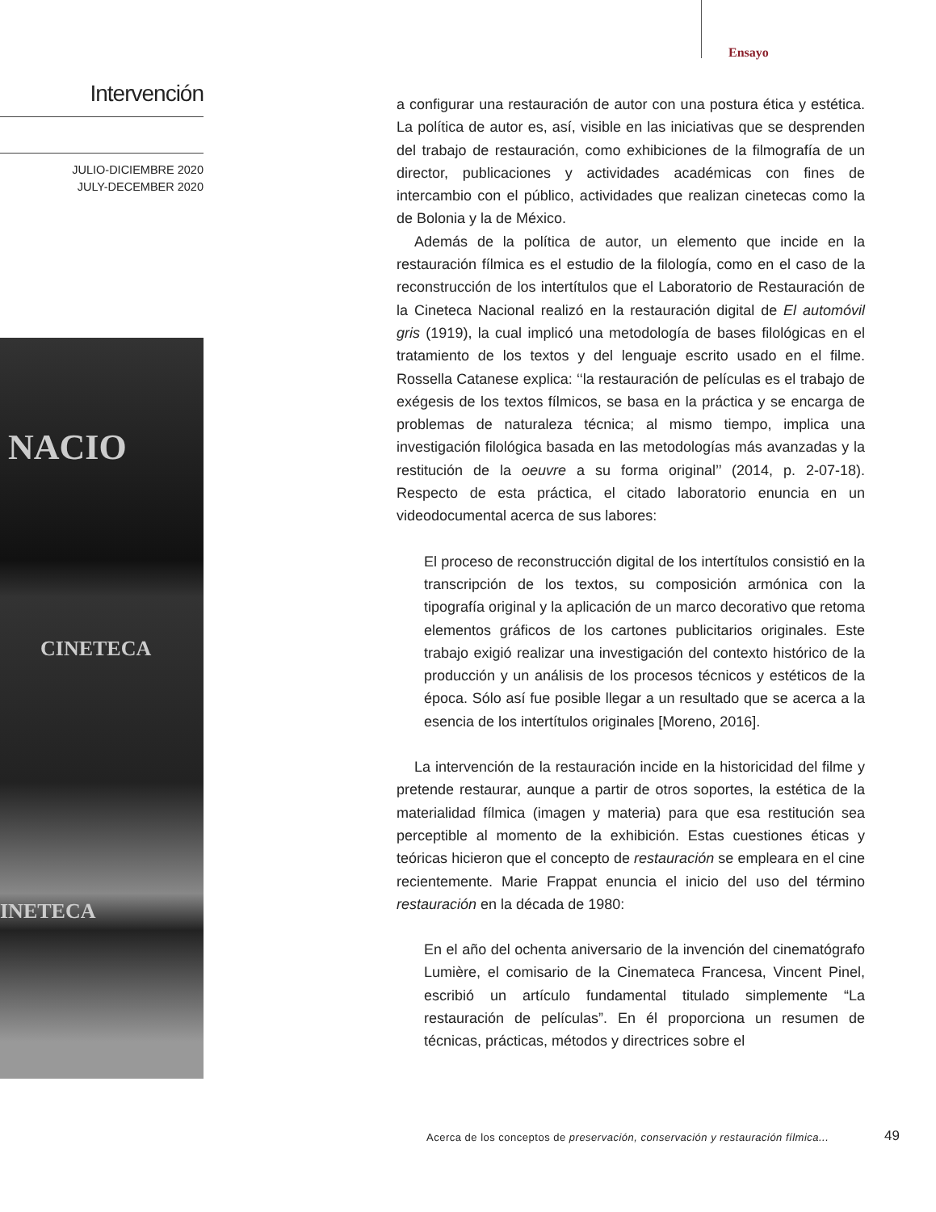Ensayo
Intervención
JULIO-DICIEMBRE 2020
JULY-DECEMBER 2020
NACIO
CINETECA
INETECA
a configurar una restauración de autor con una postura ética y estética. La política de autor es, así, visible en las iniciativas que se desprenden del trabajo de restauración, como exhibiciones de la filmografía de un director, publicaciones y actividades académicas con fines de intercambio con el público, actividades que realizan cinetecas como la de Bolonia y la de México.
Además de la política de autor, un elemento que incide en la restauración fílmica es el estudio de la filología, como en el caso de la reconstrucción de los intertítulos que el Laboratorio de Restauración de la Cineteca Nacional realizó en la restauración digital de El automóvil gris (1919), la cual implicó una metodología de bases filológicas en el tratamiento de los textos y del lenguaje escrito usado en el filme. Rossella Catanese explica: ‘‘la restauración de películas es el trabajo de exégesis de los textos fílmicos, se basa en la práctica y se encarga de problemas de naturaleza técnica; al mismo tiempo, implica una investigación filológica basada en las metodologías más avanzadas y la restitución de la oeuvre a su forma original’’ (2014, p. 2-07-18). Respecto de esta práctica, el citado laboratorio enuncia en un videodocumental acerca de sus labores:
El proceso de reconstrucción digital de los intertítulos consistió en la transcripción de los textos, su composición armónica con la tipografía original y la aplicación de un marco decorativo que retoma elementos gráficos de los cartones publicitarios originales. Este trabajo exigió realizar una investigación del contexto histórico de la producción y un análisis de los procesos técnicos y estéticos de la época. Sólo así fue posible llegar a un resultado que se acerca a la esencia de los intertítulos originales [Moreno, 2016].
La intervención de la restauración incide en la historicidad del filme y pretende restaurar, aunque a partir de otros soportes, la estética de la materialidad fílmica (imagen y materia) para que esa restitución sea perceptible al momento de la exhibición. Estas cuestiones éticas y teóricas hicieron que el concepto de restauración se empleara en el cine recientemente. Marie Frappat enuncia el inicio del uso del término restauración en la década de 1980:
En el año del ochenta aniversario de la invención del cinematógrafo Lumière, el comisario de la Cinemateca Francesa, Vincent Pinel, escribió un artículo fundamental titulado simplemente “La restauración de películas”. En él proporciona un resumen de técnicas, prácticas, métodos y directrices sobre el
Acerca de los conceptos de preservación, conservación y restauración fílmica...
49